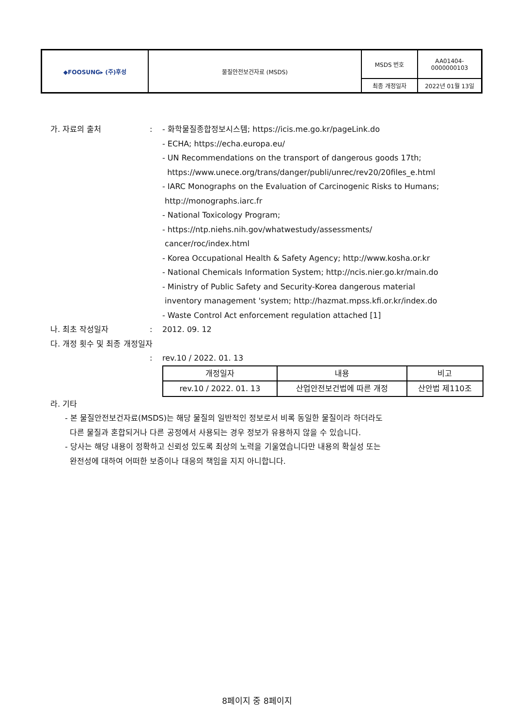| ◆FOOSUNG▸ (주)후성 | 물질안전보건자료 (MSDS) | MSDS 번호 | AA01404- 0000000103 |
| | | 최종 개정일자 | 2022년 01월 13일 |
가. 자료의 출처 : - 화학물질종합정보시스템; https://icis.me.go.kr/pageLink.do
- ECHA; https://echa.europa.eu/
- UN Recommendations on the transport of dangerous goods 17th;
https://www.unece.org/trans/danger/publi/unrec/rev20/20files_e.html
- IARC Monographs on the Evaluation of Carcinogenic Risks to Humans;
http://monographs.iarc.fr
- National Toxicology Program;
- https://ntp.niehs.nih.gov/whatwestudy/assessments/
cancer/roc/index.html
- Korea Occupational Health & Safety Agency; http://www.kosha.or.kr
- National Chemicals Information System; http://ncis.nier.go.kr/main.do
- Ministry of Public Safety and Security-Korea dangerous material
inventory management 'system; http://hazmat.mpss.kfi.or.kr/index.do
- Waste Control Act enforcement regulation attached [1]
나. 최초 작성일자 : 2012. 09. 12
다. 개정 횟수 및 최종 개정일자
: rev.10 / 2022. 01. 13
| 개정일자 | 내용 | 비고 |
| rev.10 / 2022. 01. 13 | 산업안전보건법에 따른 개정 | 산안법 제110조 |
라. 기타
- 본 물질안전보건자료(MSDS)는 해당 물질의 일반적인 정보로서 비록 동일한 물질이라 하더라도
다른 물질과 혼합되거나 다른 공정에서 사용되는 경우 정보가 유용하지 않을 수 있습니다.
- 당사는 해당 내용이 정확하고 신뢰성 있도록 최상의 노력을 기울였습니다만 내용의 확실성 또는
완전성에 대하여 어떠한 보증이나 대응의 책임을 지지 아니합니다.
8페이지 중 8페이지